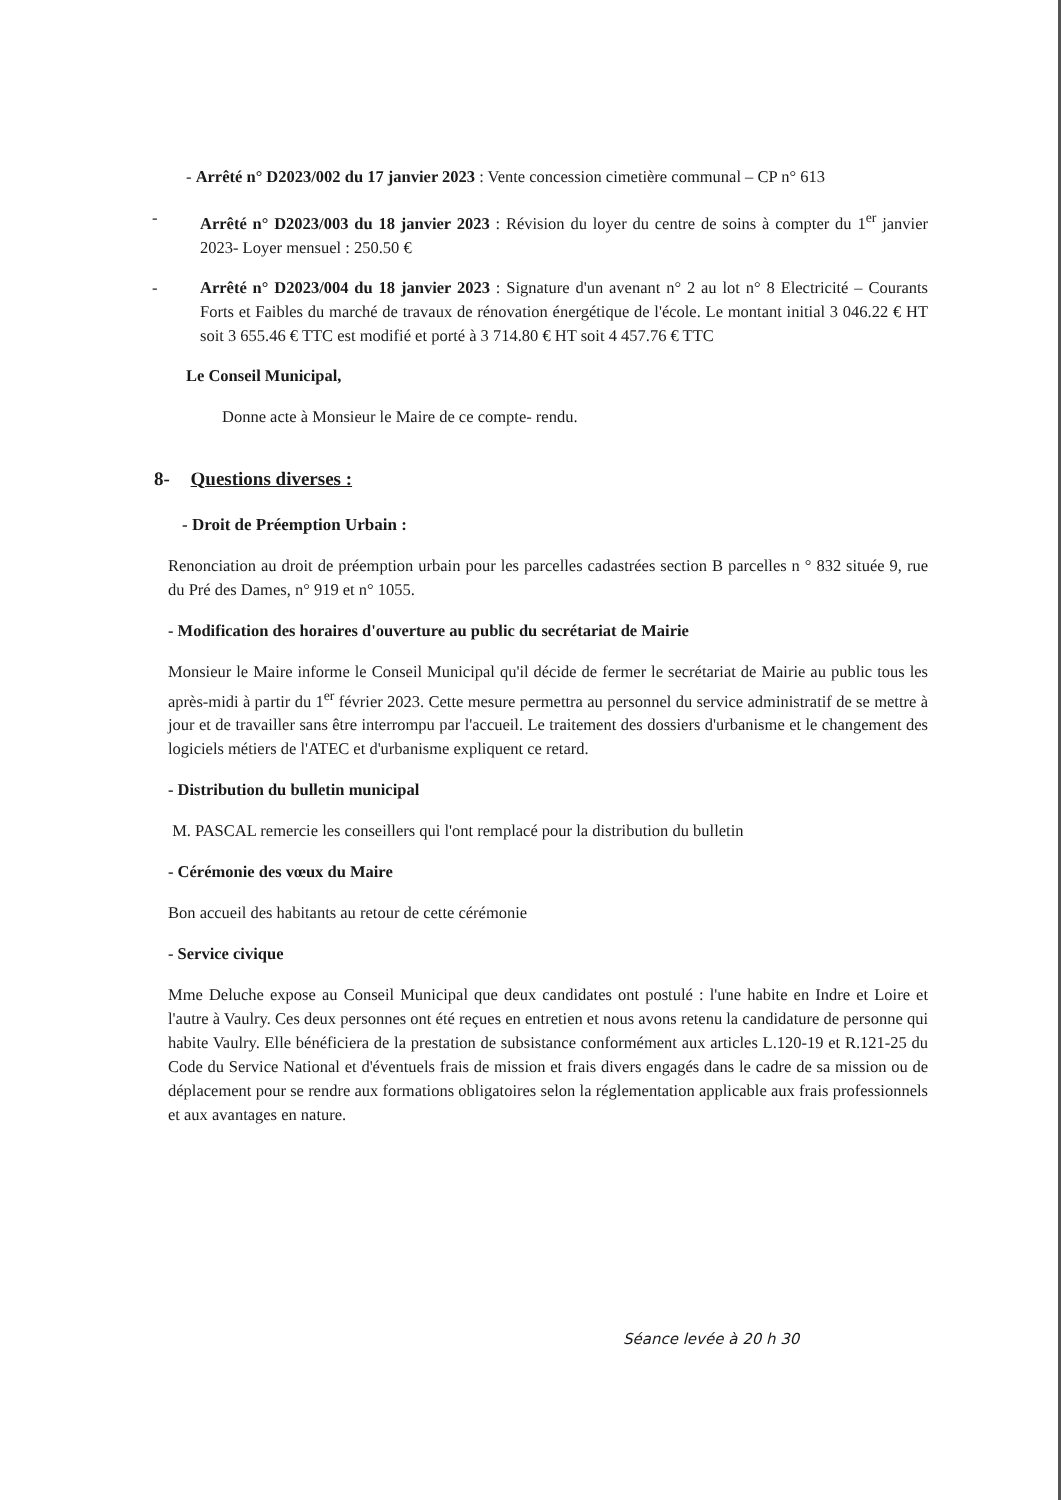- Arrêté n° D2023/002 du 17 janvier 2023 : Vente concession cimetière communal – CP n° 613
- Arrêté n° D2023/003 du 18 janvier 2023 : Révision du loyer du centre de soins à compter du 1<sup>er</sup> janvier 2023- Loyer mensuel : 250.50 €
- Arrêté n° D2023/004 du 18 janvier 2023 : Signature d'un avenant n° 2 au lot n° 8 Electricité – Courants Forts et Faibles du marché de travaux de rénovation énergétique de l'école. Le montant initial 3 046.22 € HT soit 3 655.46 € TTC est modifié et porté à 3 714.80 € HT soit 4 457.76 € TTC
Le Conseil Municipal,
Donne acte à Monsieur le Maire de ce compte- rendu.
8- Questions diverses :
- Droit de Préemption Urbain :
Renonciation au droit de préemption urbain pour les parcelles cadastrées section B parcelles n ° 832 située 9, rue du Pré des Dames, n° 919 et n° 1055.
- Modification des horaires d'ouverture au public du secrétariat de Mairie
Monsieur le Maire informe le Conseil Municipal qu'il décide de fermer le secrétariat de Mairie au public tous les après-midi à partir du 1<sup>er</sup> février 2023. Cette mesure permettra au personnel du service administratif de se mettre à jour et de travailler sans être interrompu par l'accueil. Le traitement des dossiers d'urbanisme et le changement des logiciels métiers de l'ATEC et d'urbanisme expliquent ce retard.
- Distribution du bulletin municipal
M. PASCAL remercie les conseillers qui l'ont remplacé pour la distribution du bulletin
- Cérémonie des vœux du Maire
Bon accueil des habitants au retour de cette cérémonie
- Service civique
Mme Deluche expose au Conseil Municipal que deux candidates ont postulé : l'une habite en Indre et Loire et l'autre à Vaulry. Ces deux personnes ont été reçues en entretien et nous avons retenu la candidature de personne qui habite Vaulry. Elle bénéficiera de la prestation de subsistance conformément aux articles L.120-19 et R.121-25 du Code du Service National et d'éventuels frais de mission et frais divers engagés dans le cadre de sa mission ou de déplacement pour se rendre aux formations obligatoires selon la réglementation applicable aux frais professionnels et aux avantages en nature.
Séance levée à 20 h 30